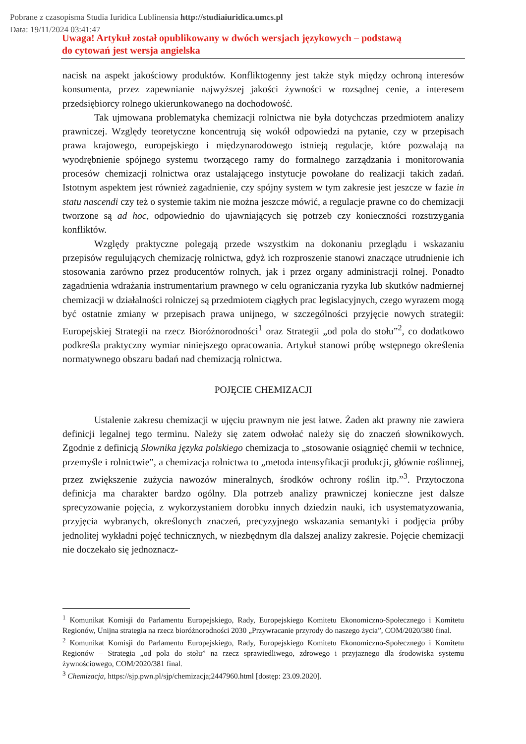Pobrane z czasopisma Studia Iuridica Lublinensia http://studiaiuridica.umcs.pl
Data: 19/11/2024 03:41:47
Uwaga! Artykuł został opublikowany w dwóch wersjach językowych – podstawą
do cytowań jest wersja angielska
nacisk na aspekt jakościowy produktów. Konfliktogenny jest także styk między ochroną interesów konsumenta, przez zapewnianie najwyższej jakości żywności w rozsądnej cenie, a interesem przedsiębiorcy rolnego ukierunkowanego na dochodowość.
Tak ujmowana problematyka chemizacji rolnictwa nie była dotychczas przedmiotem analizy prawniczej. Względy teoretyczne koncentrują się wokół odpowiedzi na pytanie, czy w przepisach prawa krajowego, europejskiego i międzynarodowego istnieją regulacje, które pozwalają na wyodrębnienie spójnego systemu tworzącego ramy do formalnego zarządzania i monitorowania procesów chemizacji rolnictwa oraz ustalającego instytucje powołane do realizacji takich zadań. Istotnym aspektem jest również zagadnienie, czy spójny system w tym zakresie jest jeszcze w fazie in statu nascendi czy też o systemie takim nie można jeszcze mówić, a regulacje prawne co do chemizacji tworzone są ad hoc, odpowiednio do ujawniających się potrzeb czy konieczności rozstrzygania konfliktów.
Względy praktyczne polegają przede wszystkim na dokonaniu przeglądu i wskazaniu przepisów regulujących chemizację rolnictwa, gdyż ich rozproszenie stanowi znaczące utrudnienie ich stosowania zarówno przez producentów rolnych, jak i przez organy administracji rolnej. Ponadto zagadnienia wdrażania instrumentarium prawnego w celu ograniczania ryzyka lub skutków nadmiernej chemizacji w działalności rolniczej są przedmiotem ciągłych prac legislacyjnych, czego wyrazem mogą być ostatnie zmiany w przepisach prawa unijnego, w szczególności przyjęcie nowych strategii: Europejskiej Strategii na rzecz Bioróżnorodności<sup>1</sup> oraz Strategii „od pola do stołu”<sup>2</sup>, co dodatkowo podkreśla praktyczny wymiar niniejszego opracowania. Artykuł stanowi próbę wstępnego określenia normatywnego obszaru badań nad chemizacją rolnictwa.
POJĘCIE CHEMIZACJI
Ustalenie zakresu chemizacji w ujęciu prawnym nie jest łatwe. Żaden akt prawny nie zawiera definicji legalnej tego terminu. Należy się zatem odwołać należy się do znaczeń słownikowych. Zgodnie z definicją Słownika języka polskiego chemizacja to „stosowanie osiągnięć chemii w technice, przemyśle i rolnictwie”, a chemizacja rolnictwa to „metoda intensyfikacji produkcji, głównie roślinnej, przez zwiększenie zużycia nawozów mineralnych, środków ochrony roślin itp.”<sup>3</sup>. Przytoczona definicja ma charakter bardzo ogólny. Dla potrzeb analizy prawniczej konieczne jest dalsze sprecyzowanie pojęcia, z wykorzystaniem dorobku innych dziedzin nauki, ich usystematyzowania, przyjęcia wybranych, określonych znaczeń, precyzyjnego wskazania semantyki i podjęcia próby jednolitej wykładni pojęć technicznych, w niezbędnym dla dalszej analizy zakresie. Pojęcie chemizacji nie doczekało się jednoznacz-
<sup>1</sup> Komunikat Komisji do Parlamentu Europejskiego, Rady, Europejskiego Komitetu Ekonomiczno-Społecznego i Komitetu Regionów, Unijna strategia na rzecz bioróżnorodności 2030 „Przywracanie przyrody do naszego życia”, COM/2020/380 final.
<sup>2</sup> Komunikat Komisji do Parlamentu Europejskiego, Rady, Europejskiego Komitetu Ekonomiczno-Społecznego i Komitetu Regionów – Strategia „od pola do stołu” na rzecz sprawiedliwego, zdrowego i przyjaznego dla środowiska systemu żywnościowego, COM/2020/381 final.
<sup>3</sup> Chemizacja, https://sjp.pwn.pl/sjp/chemizacja;2447960.html [dostęp: 23.09.2020].